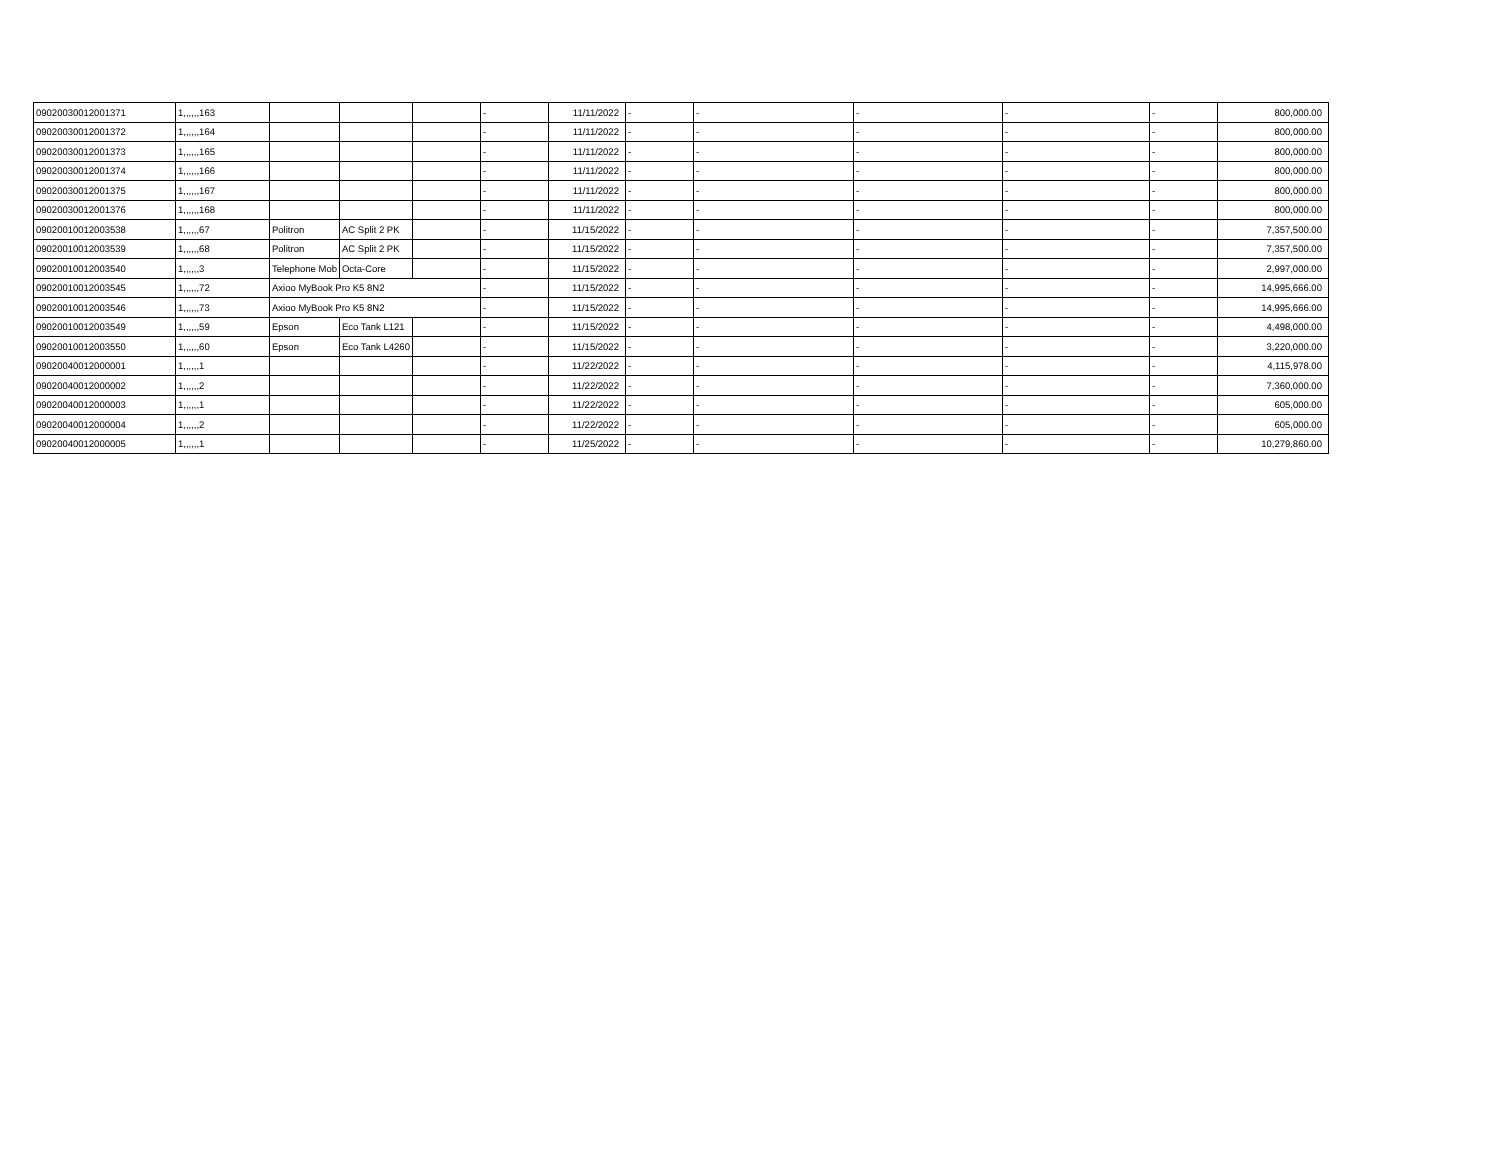| 09020030012001371 | 1,,,,,,163 | | | | - | 11/11/2022 | - | - | - | - | - | 800,000.00 |
| 09020030012001372 | 1,,,,,,164 | | | | - | 11/11/2022 | - | - | - | - | - | 800,000.00 |
| 09020030012001373 | 1,,,,,,165 | | | | - | 11/11/2022 | - | - | - | - | - | 800,000.00 |
| 09020030012001374 | 1,,,,,,166 | | | | - | 11/11/2022 | - | - | - | - | - | 800,000.00 |
| 09020030012001375 | 1,,,,,,167 | | | | - | 11/11/2022 | - | - | - | - | - | 800,000.00 |
| 09020030012001376 | 1,,,,,,168 | | | | - | 11/11/2022 | - | - | - | - | - | 800,000.00 |
| 09020010012003538 | 1,,,,,,67 | Politron | AC Split 2 PK | | - | 11/15/2022 | - | - | - | - | - | 7,357,500.00 |
| 09020010012003539 | 1,,,,,,68 | Politron | AC Split 2 PK | | - | 11/15/2022 | - | - | - | - | - | 7,357,500.00 |
| 09020010012003540 | 1,,,,,,3 | Telephone Mob | Octa-Core | | - | 11/15/2022 | - | - | - | - | - | 2,997,000.00 |
| 09020010012003545 | 1,,,,,,72 | Axioo MyBook Pro K5 8N2 | | | - | 11/15/2022 | - | - | - | - | - | 14,995,666.00 |
| 09020010012003546 | 1,,,,,,73 | Axioo MyBook Pro K5 8N2 | | | - | 11/15/2022 | - | - | - | - | - | 14,995,666.00 |
| 09020010012003549 | 1,,,,,,59 | Epson | Eco Tank L121 | | - | 11/15/2022 | - | - | - | - | - | 4,498,000.00 |
| 09020010012003550 | 1,,,,,,60 | Epson | Eco Tank L4260 | | - | 11/15/2022 | - | - | - | - | - | 3,220,000.00 |
| 09020040012000001 | 1,,,,,,1 | | | | - | 11/22/2022 | - | - | - | - | - | 4,115,978.00 |
| 09020040012000002 | 1,,,,,,2 | | | | - | 11/22/2022 | - | - | - | - | - | 7,360,000.00 |
| 09020040012000003 | 1,,,,,,1 | | | | - | 11/22/2022 | - | - | - | - | - | 605,000.00 |
| 09020040012000004 | 1,,,,,,2 | | | | - | 11/22/2022 | - | - | - | - | - | 605,000.00 |
| 09020040012000005 | 1,,,,,,1 | | | | - | 11/25/2022 | - | - | - | - | - | 10,279,860.00 |